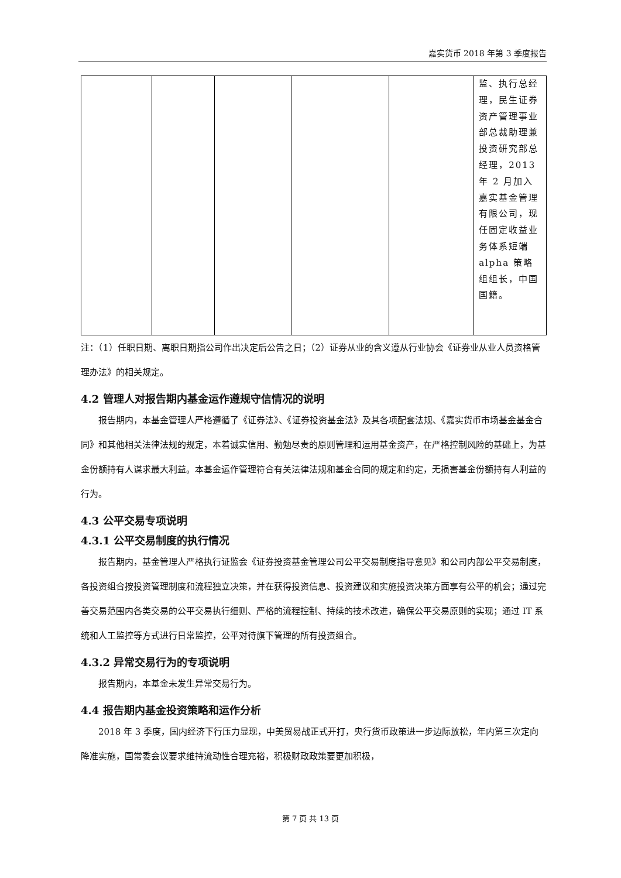嘉实货币 2018 年第 3 季度报告
| | | | | | 监、执行总经理，民生证券资产管理事业部总裁助理兼投资研究部总经理，2013年 2 月加入嘉实基金管理有限公司，现任固定收益业务体系短端alpha 策略组组长，中国国籍。 |
注：（1）任职日期、离职日期指公司作出决定后公告之日；（2）证券从业的含义遵从行业协会《证券业从业人员资格管理办法》的相关规定。
4.2 管理人对报告期内基金运作遵规守信情况的说明
报告期内，本基金管理人严格遵循了《证券法》、《证券投资基金法》及其各项配套法规、《嘉实货币市场基金基金合同》和其他相关法律法规的规定，本着诚实信用、勤勉尽责的原则管理和运用基金资产，在严格控制风险的基础上，为基金份额持有人谋求最大利益。本基金运作管理符合有关法律法规和基金合同的规定和约定，无损害基金份额持有人利益的行为。
4.3 公平交易专项说明
4.3.1 公平交易制度的执行情况
报告期内，基金管理人严格执行证监会《证券投资基金管理公司公平交易制度指导意见》和公司内部公平交易制度，各投资组合按投资管理制度和流程独立决策，并在获得投资信息、投资建议和实施投资决策方面享有公平的机会；通过完善交易范围内各类交易的公平交易执行细则、严格的流程控制、持续的技术改进，确保公平交易原则的实现；通过 IT 系统和人工监控等方式进行日常监控，公平对待旗下管理的所有投资组合。
4.3.2 异常交易行为的专项说明
报告期内，本基金未发生异常交易行为。
4.4 报告期内基金投资策略和运作分析
2018 年 3 季度，国内经济下行压力显现，中美贸易战正式开打，央行货币政策进一步边际放松，年内第三次定向降准实施，国常委会议要求维持流动性合理充裕，积极财政政策要更加积极，
第 7 页 共 13 页